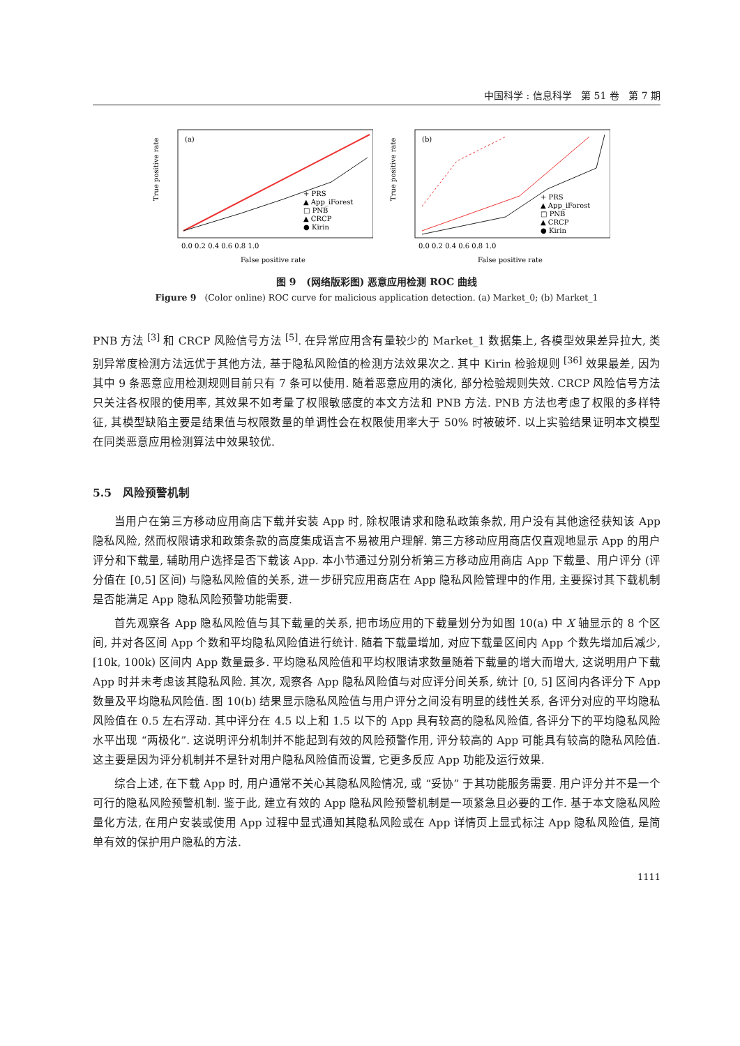中国科学 : 信息科学 第 51 卷 第 7 期
True positive rate
(a)
+ PRS
▲ App_iForest
□ PNB
▲ CRCP
● Kirin
0.0 0.2 0.4 0.6 0.8 1.0
False positive rate
True positive rate
(b)
+ PRS
▲ App_iForest
□ PNB
▲ CRCP
● Kirin
0.0 0.2 0.4 0.6 0.8 1.0
False positive rate
图 9 (网络版彩图) 恶意应用检测 ROC 曲线
Figure 9 (Color online) ROC curve for malicious application detection. (a) Market_0; (b) Market_1
PNB 方法 <sup>[3]</sup> 和 CRCP 风险信号方法 <sup>[5]</sup>. 在异常应用含有量较少的 Market_1 数据集上, 各模型效果差异拉大, 类别异常度检测方法远优于其他方法, 基于隐私风险值的检测方法效果次之. 其中 Kirin 检验规则 <sup>[36]</sup> 效果最差, 因为其中 9 条恶意应用检测规则目前只有 7 条可以使用. 随着恶意应用的演化, 部分检验规则失效. CRCP 风险信号方法只关注各权限的使用率, 其效果不如考量了权限敏感度的本文方法和 PNB 方法. PNB 方法也考虑了权限的多样特征, 其模型缺陷主要是结果值与权限数量的单调性会在权限使用率大于 50% 时被破坏. 以上实验结果证明本文模型在同类恶意应用检测算法中效果较优.
5.5 风险预警机制
当用户在第三方移动应用商店下载并安装 App 时, 除权限请求和隐私政策条款, 用户没有其他途径获知该 App 隐私风险, 然而权限请求和政策条款的高度集成语言不易被用户理解. 第三方移动应用商店仅直观地显示 App 的用户评分和下载量, 辅助用户选择是否下载该 App. 本小节通过分别分析第三方移动应用商店 App 下载量、用户评分 (评分值在 [0,5] 区间) 与隐私风险值的关系, 进一步研究应用商店在 App 隐私风险管理中的作用, 主要探讨其下载机制是否能满足 App 隐私风险预警功能需要.
首先观察各 App 隐私风险值与其下载量的关系, 把市场应用的下载量划分为如图 10(a) 中 X 轴显示的 8 个区间, 并对各区间 App 个数和平均隐私风险值进行统计. 随着下载量增加, 对应下载量区间内 App 个数先增加后减少, [10k, 100k) 区间内 App 数量最多. 平均隐私风险值和平均权限请求数量随着下载量的增大而增大, 这说明用户下载 App 时并未考虑该其隐私风险. 其次, 观察各 App 隐私风险值与对应评分间关系, 统计 [0, 5] 区间内各评分下 App 数量及平均隐私风险值. 图 10(b) 结果显示隐私风险值与用户评分之间没有明显的线性关系, 各评分对应的平均隐私风险值在 0.5 左右浮动. 其中评分在 4.5 以上和 1.5 以下的 App 具有较高的隐私风险值, 各评分下的平均隐私风险水平出现 “两极化”. 这说明评分机制并不能起到有效的风险预警作用, 评分较高的 App 可能具有较高的隐私风险值. 这主要是因为评分机制并不是针对用户隐私风险值而设置, 它更多反应 App 功能及运行效果.
综合上述, 在下载 App 时, 用户通常不关心其隐私风险情况, 或 “妥协” 于其功能服务需要. 用户评分并不是一个可行的隐私风险预警机制. 鉴于此, 建立有效的 App 隐私风险预警机制是一项紧急且必要的工作. 基于本文隐私风险量化方法, 在用户安装或使用 App 过程中显式通知其隐私风险或在 App 详情页上显式标注 App 隐私风险值, 是简单有效的保护用户隐私的方法.
1111